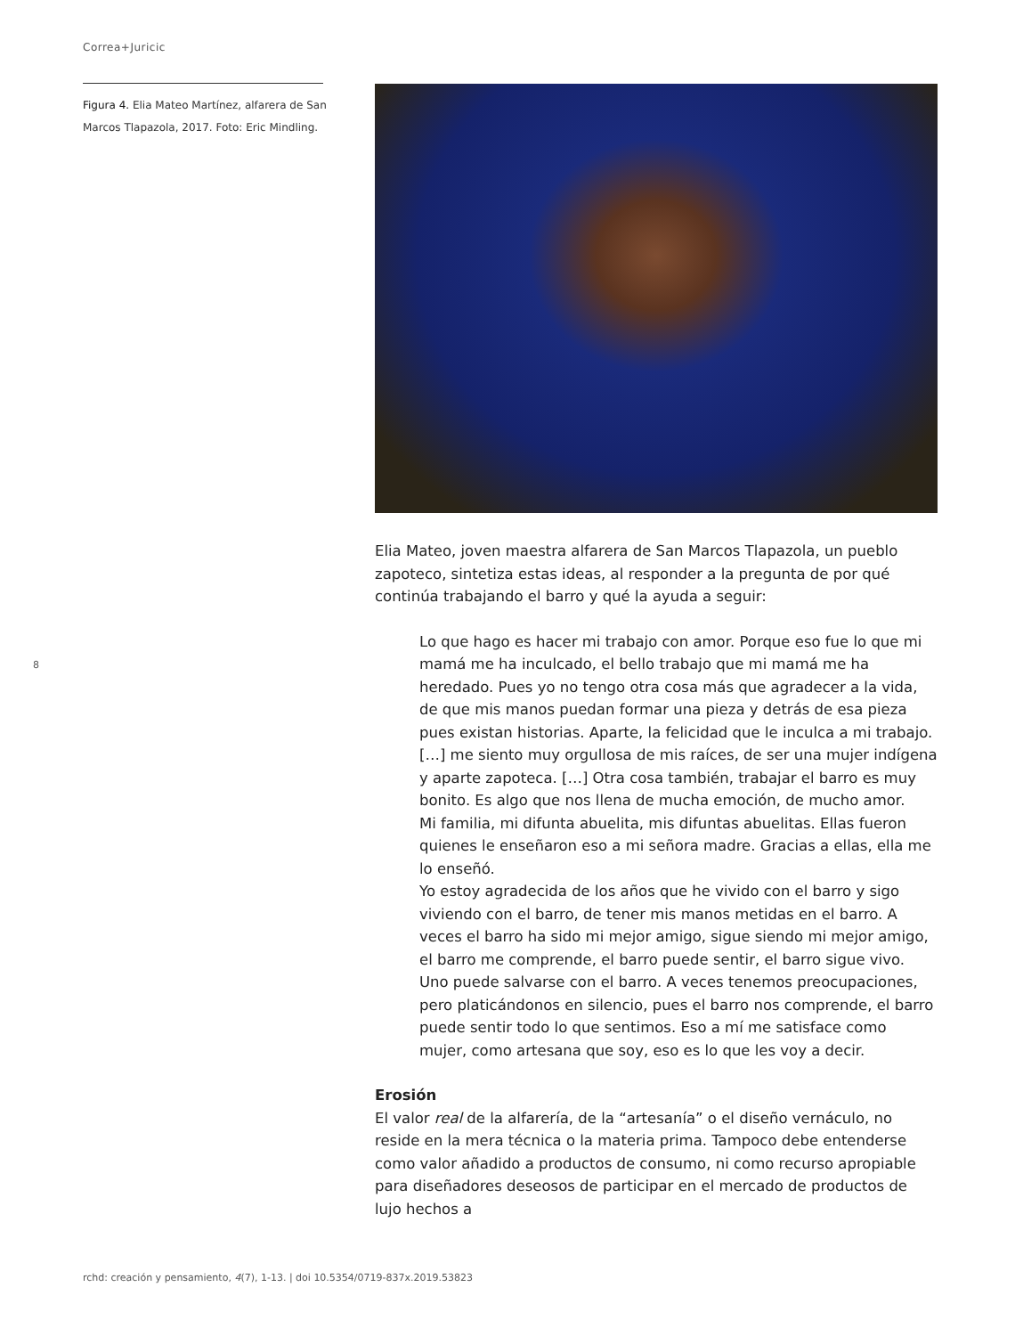Correa+Juricic
Figura 4. Elia Mateo Martínez, alfarera de San Marcos Tlapazola, 2017. Foto: Eric Mindling.
8
Elia Mateo, joven maestra alfarera de San Marcos Tlapazola, un pueblo zapoteco, sintetiza estas ideas, al responder a la pregunta de por qué continúa trabajando el barro y qué la ayuda a seguir:
Lo que hago es hacer mi trabajo con amor. Porque eso fue lo que mi mamá me ha inculcado, el bello trabajo que mi mamá me ha heredado. Pues yo no tengo otra cosa más que agradecer a la vida, de que mis manos puedan formar una pieza y detrás de esa pieza pues existan historias. Aparte, la felicidad que le inculca a mi trabajo. […] me siento muy orgullosa de mis raíces, de ser una mujer indígena y aparte zapoteca. […] Otra cosa también, trabajar el barro es muy bonito. Es algo que nos llena de mucha emoción, de mucho amor.
Mi familia, mi difunta abuelita, mis difuntas abuelitas. Ellas fueron quienes le enseñaron eso a mi señora madre. Gracias a ellas, ella me lo enseñó.
Yo estoy agradecida de los años que he vivido con el barro y sigo viviendo con el barro, de tener mis manos metidas en el barro. A veces el barro ha sido mi mejor amigo, sigue siendo mi mejor amigo, el barro me comprende, el barro puede sentir, el barro sigue vivo. Uno puede salvarse con el barro. A veces tenemos preocupaciones, pero platicándonos en silencio, pues el barro nos comprende, el barro puede sentir todo lo que sentimos. Eso a mí me satisface como mujer, como artesana que soy, eso es lo que les voy a decir.
Erosión
El valor real de la alfarería, de la “artesanía” o el diseño vernáculo, no reside en la mera técnica o la materia prima. Tampoco debe entenderse como valor añadido a productos de consumo, ni como recurso apropiable para diseñadores deseosos de participar en el mercado de productos de lujo hechos a
rchd: creación y pensamiento, 4(7), 1-13. | doi 10.5354/0719-837x.2019.53823